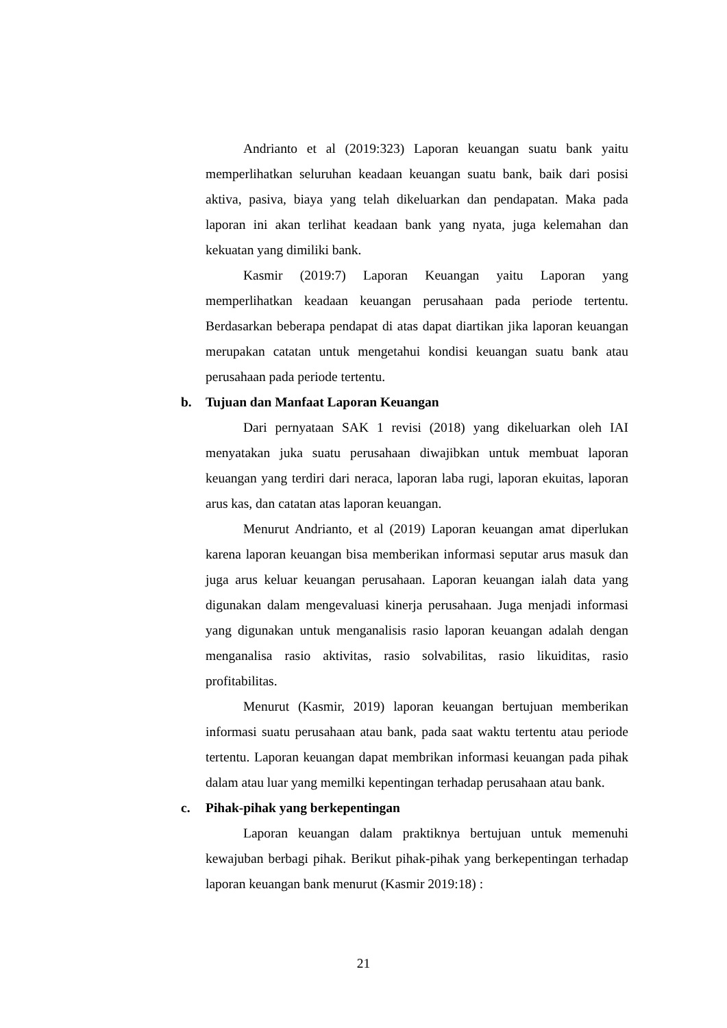Andrianto et al (2019:323) Laporan keuangan suatu bank yaitu memperlihatkan seluruhan keadaan keuangan suatu bank, baik dari posisi aktiva, pasiva, biaya yang telah dikeluarkan dan pendapatan. Maka pada laporan ini akan terlihat keadaan bank yang nyata, juga kelemahan dan kekuatan yang dimiliki bank.
Kasmir (2019:7) Laporan Keuangan yaitu Laporan yang memperlihatkan keadaan keuangan perusahaan pada periode tertentu. Berdasarkan beberapa pendapat di atas dapat diartikan jika laporan keuangan merupakan catatan untuk mengetahui kondisi keuangan suatu bank atau perusahaan pada periode tertentu.
b. Tujuan dan Manfaat Laporan Keuangan
Dari pernyataan SAK 1 revisi (2018) yang dikeluarkan oleh IAI menyatakan juka suatu perusahaan diwajibkan untuk membuat laporan keuangan yang terdiri dari neraca, laporan laba rugi, laporan ekuitas, laporan arus kas, dan catatan atas laporan keuangan.
Menurut Andrianto, et al (2019) Laporan keuangan amat diperlukan karena laporan keuangan bisa memberikan informasi seputar arus masuk dan juga arus keluar keuangan perusahaan. Laporan keuangan ialah data yang digunakan dalam mengevaluasi kinerja perusahaan. Juga menjadi informasi yang digunakan untuk menganalisis rasio laporan keuangan adalah dengan menganalisa rasio aktivitas, rasio solvabilitas, rasio likuiditas, rasio profitabilitas.
Menurut (Kasmir, 2019) laporan keuangan bertujuan memberikan informasi suatu perusahaan atau bank, pada saat waktu tertentu atau periode tertentu. Laporan keuangan dapat membrikan informasi keuangan pada pihak dalam atau luar yang memilki kepentingan terhadap perusahaan atau bank.
c. Pihak-pihak yang berkepentingan
Laporan keuangan dalam praktiknya bertujuan untuk memenuhi kewajuban berbagi pihak. Berikut pihak-pihak yang berkepentingan terhadap laporan keuangan bank menurut (Kasmir 2019:18) :
21